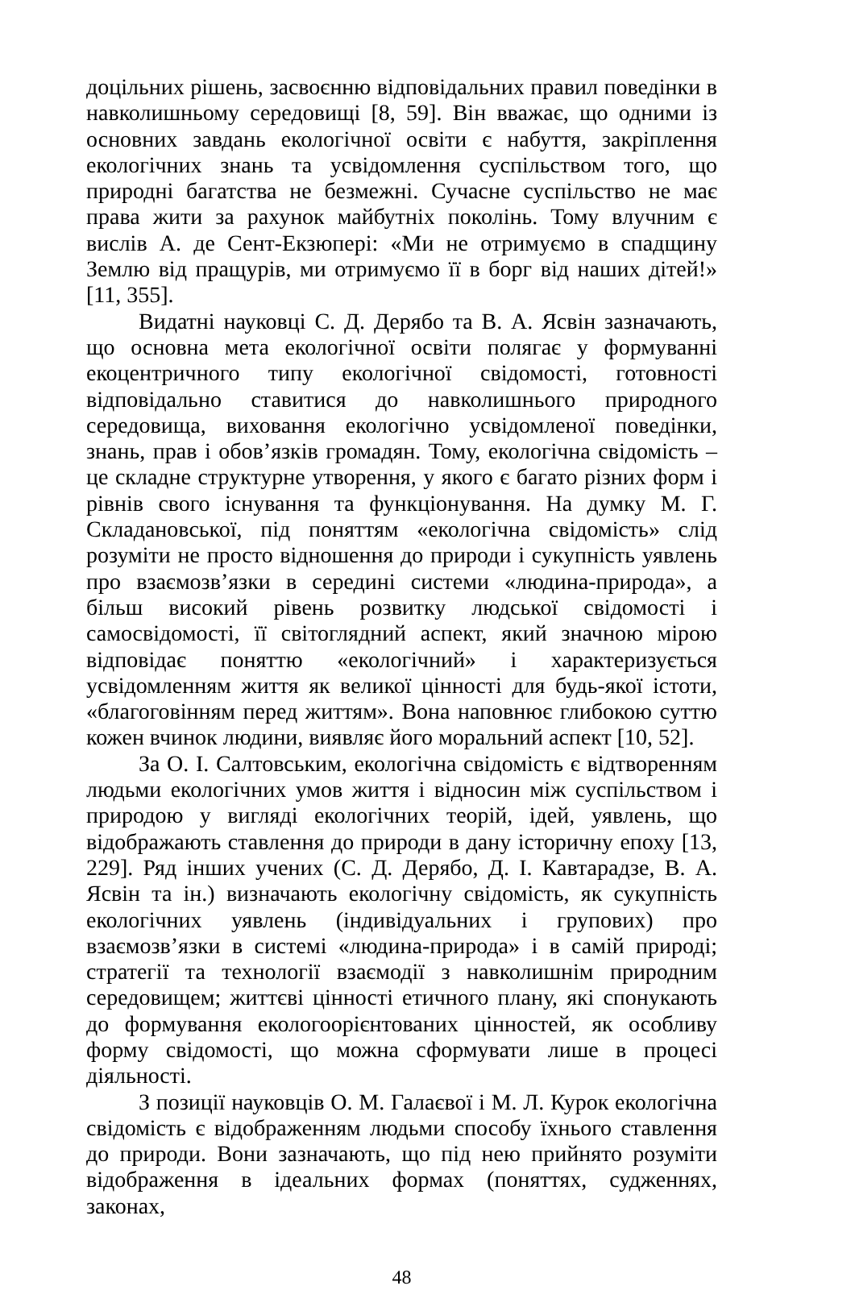доцільних рішень, засвоєнню відповідальних правил поведінки в навколишньому середовищі [8, 59]. Він вважає, що одними із основних завдань екологічної освіти є набуття, закріплення екологічних знань та усвідомлення суспільством того, що природні багатства не безмежні. Сучасне суспільство не має права жити за рахунок майбутніх поколінь. Тому влучним є вислів А. де Сент-Екзюпері: «Ми не отримуємо в спадщину Землю від пращурів, ми отримуємо її в борг від наших дітей!» [11, 355].
Видатні науковці С. Д. Дерябо та В. А. Ясвін зазначають, що основна мета екологічної освіти полягає у формуванні екоцентричного типу екологічної свідомості, готовності відповідально ставитися до навколишнього природного середовища, виховання екологічно усвідомленої поведінки, знань, прав і обов’язків громадян. Тому, екологічна свідомість – це складне структурне утворення, у якого є багато різних форм і рівнів свого існування та функціонування. На думку М. Г. Складановської, під поняттям «екологічна свідомість» слід розуміти не просто відношення до природи і сукупність уявлень про взаємозв’язки в середині системи «людина-природа», а більш високий рівень розвитку людської свідомості і самосвідомості, її світоглядний аспект, який значною мірою відповідає поняттю «екологічний» і характеризується усвідомленням життя як великої цінності для будь-якої істоти, «благоговінням перед життям». Вона наповнює глибокою суттю кожен вчинок людини, виявляє його моральний аспект [10, 52].
За О. І. Салтовським, екологічна свідомість є відтворенням людьми екологічних умов життя і відносин між суспільством і природою у вигляді екологічних теорій, ідей, уявлень, що відображають ставлення до природи в дану історичну епоху [13, 229]. Ряд інших учених (С. Д. Дерябо, Д. І. Кавтарадзе, В. А. Ясвін та ін.) визначають екологічну свідомість, як сукупність екологічних уявлень (індивідуальних і групових) про взаємозв’язки в системі «людина-природа» і в самій природі; стратегії та технології взаємодії з навколишнім природним середовищем; життєві цінності етичного плану, які спонукають до формування екологоорієнтованих цінностей, як особливу форму свідомості, що можна сформувати лише в процесі діяльності.
З позиції науковців О. М. Галаєвої і М. Л. Курок екологічна свідомість є відображенням людьми способу їхнього ставлення до природи. Вони зазначають, що під нею прийнято розуміти відображення в ідеальних формах (поняттях, судженнях, законах,
48